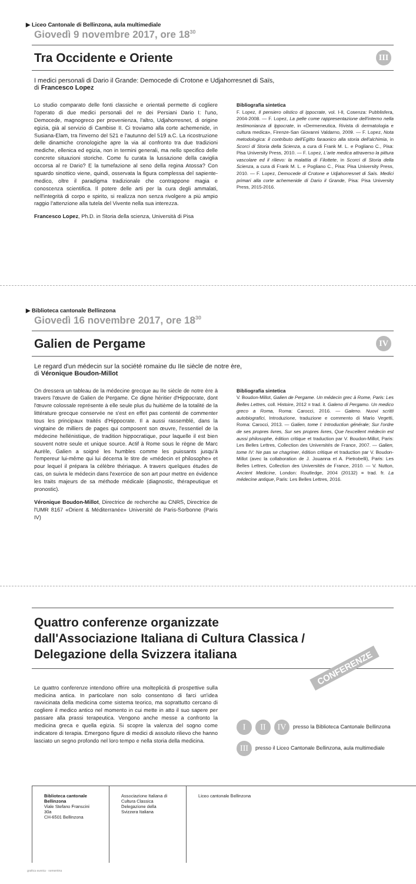▶ Liceo Cantonale di Bellinzona, aula multimediale
Giovedì 9 novembre 2017, ore 18<sup>30</sup>
Tra Occidente e Oriente III
I medici personali di Dario il Grande: Democede di Crotone e Udjahorresnet di Saïs,
di Francesco Lopez
Lo studio comparato delle fonti classiche e orientali permette di cogliere l'operato di due medici personali del re dei Persiani Dario I: l'uno, Democede, magnogreco per provenienza, l'altro, Udjahorresnet, di origine egizia, già al servizio di Cambise II. Ci troviamo alla corte achemenide, in Susiana-Elam, tra l'inverno del 521 e l'autunno del 519 a.C. La ricostruzione delle dinamiche cronologiche apre la via al confronto tra due tradizioni mediche, ellenica ed egizia, non in termini generali, ma nello specifico delle concrete situazioni storiche. Come fu curata la lussazione della caviglia occorsa al re Dario? E la tumefazione al seno della regina Atossa? Con sguardo sinottico viene, quindi, osservata la figura complessa del sapiente-medico, oltre il paradigma tradizionale che contrappone magia e conoscenza scientifica. Il potere delle arti per la cura degli ammalati, nell'integrità di corpo e spirito, si realizza non senza rivolgere a più ampio raggio l'attenzione alla tutela del Vivente nella sua interezza.
Francesco Lopez, Ph.D. in Storia della scienza, Università di Pisa
Bibliografia sintetica
F. Lopez, Il pensiero olistico di Ippocrate, vol. I-II, Cosenza: Pubblisfera, 2004-2008. — F. Lopez, La pelle come rappresentazione dell'interno nella testimonianza di Ippocrate, in «Dermeneutica, Rivista di dermatologia e cultura medica», Firenze-San Giovanni Valdarno, 2009. — F. Lopez, Nota metodologica: il contributo dell'Egitto faraonico alla storia dell'alchimia, in Scorci di Storia della Scienza, a cura di Frank M. L. e Pogliano C., Pisa: Pisa University Press, 2010. — F. Lopez, L'arte medica attraverso la pittura vascolare ed il rilievo: la malattia di Filottete, in Scorci di Storia della Scienza, a cura di Frank M. L. e Pogliano C., Pisa: Pisa University Press, 2010. — F. Lopez, Democede di Crotone e Udjahorresnet di Saïs. Medici primari alla corte achemenide di Dario il Grande, Pisa: Pisa University Press, 2015-2016.
▶ Biblioteca cantonale Bellinzona
Giovedì 16 novembre 2017, ore 18<sup>30</sup>
Galien de Pergame IV
Le regard d'un médecin sur la société romaine du IIe siècle de notre ère,
di Véronique Boudon-Millot
On dressera un tableau de la médecine grecque au IIe siècle de notre ère à travers l'œuvre de Galien de Pergame. Ce digne héritier d'Hippocrate, dont l'œuvre colossale représente à elle seule plus du huitième de la totalité de la littérature grecque conservée ne s'est en effet pas contenté de commenter tous les principaux traités d'Hippocrate. Il a aussi rassemblé, dans la vingtaine de milliers de pages qui composent son œuvre, l'essentiel de la médecine hellénistique, de tradition hippocratique, pour laquelle il est bien souvent notre seule et unique source. Actif à Rome sous le règne de Marc Aurèle, Galien a soigné les humbles comme les puissants jusqu'à l'empereur lui-même qui lui décerna le titre de «médecin et philosophe» et pour lequel il prépara la célèbre thériaque. A travers quelques études de cas, on suivra le médecin dans l'exercice de son art pour mettre en évidence les traits majeurs de sa méthode médicale (diagnostic, thérapeutique et pronostic).
Véronique Boudon-Millot, Directrice de recherche au CNRS, Directrice de l'UMR 8167 «Orient & Méditerranée» Université de Paris-Sorbonne (Paris IV)
Bibliografia sintetica
V. Boudon-Millot, Galien de Pergame. Un médecin grec à Rome, Paris: Les Belles Lettres, coll. Histoire, 2012 = trad. it. Galeno di Pergamo. Un medico greco a Roma, Roma: Carocci, 2016. — Galeno. Nuovi scritti autobiografici, Introduzione, traduzione e commento di Mario Vegetti, Roma: Carocci, 2013. — Galien, tome I: Introduction générale; Sur l'ordre de ses propres livres, Sur ses propres livres, Que l'excellent médecin est aussi philosophe, édition critique et traduction par V. Boudon-Millot, Paris: Les Belles Lettres, Collection des Universités de France, 2007. — Galien, tome IV: Ne pas se chagriner, édition critique et traduction par V. Boudon-Millot (avec la collaboration de J. Jouanna et A. Pietrobelli), Paris: Les Belles Lettres, Collection des Universités de France, 2010. — V. Nutton, Ancient Medicine, London: Routledge, 2004 (20132) = trad. fr. La médecine antique, Paris: Les Belles Lettres, 2016.
Quattro conferenze organizzate
dall'Associazione Italiana di Cultura Classica /
Delegazione della Svizzera italiana
CONFERENZE
Le quattro conferenze intendono offrire una molteplicità di prospettive sulla medicina antica. In particolare non solo consentono di farci un'idea ravvicinata della medicina come sistema teorico, ma soprattutto cercano di cogliere il medico antico nel momento in cui mette in atto il suo sapere per passare alla prassi terapeutica. Vengono anche messe a confronto la medicina greca e quella egizia. Si scopre la valenza del sogno come indicatore di terapia. Emergono figure di medici di assoluto rilievo che hanno lasciato un segno profondo nel loro tempo e nella storia della medicina.
I II IV presso la Biblioteca Cantonale Bellinzona
III presso il Liceo Cantonale Bellinzona, aula multimediale
Biblioteca cantonale Bellinzona
Viale Stefano Franscini 30a
CH-6501 Bellinzona
Associazione Italiana di Cultura Classica
Delegazione della Svizzera Italiana
Liceo cantonale Bellinzona
grafica eureka - sementina